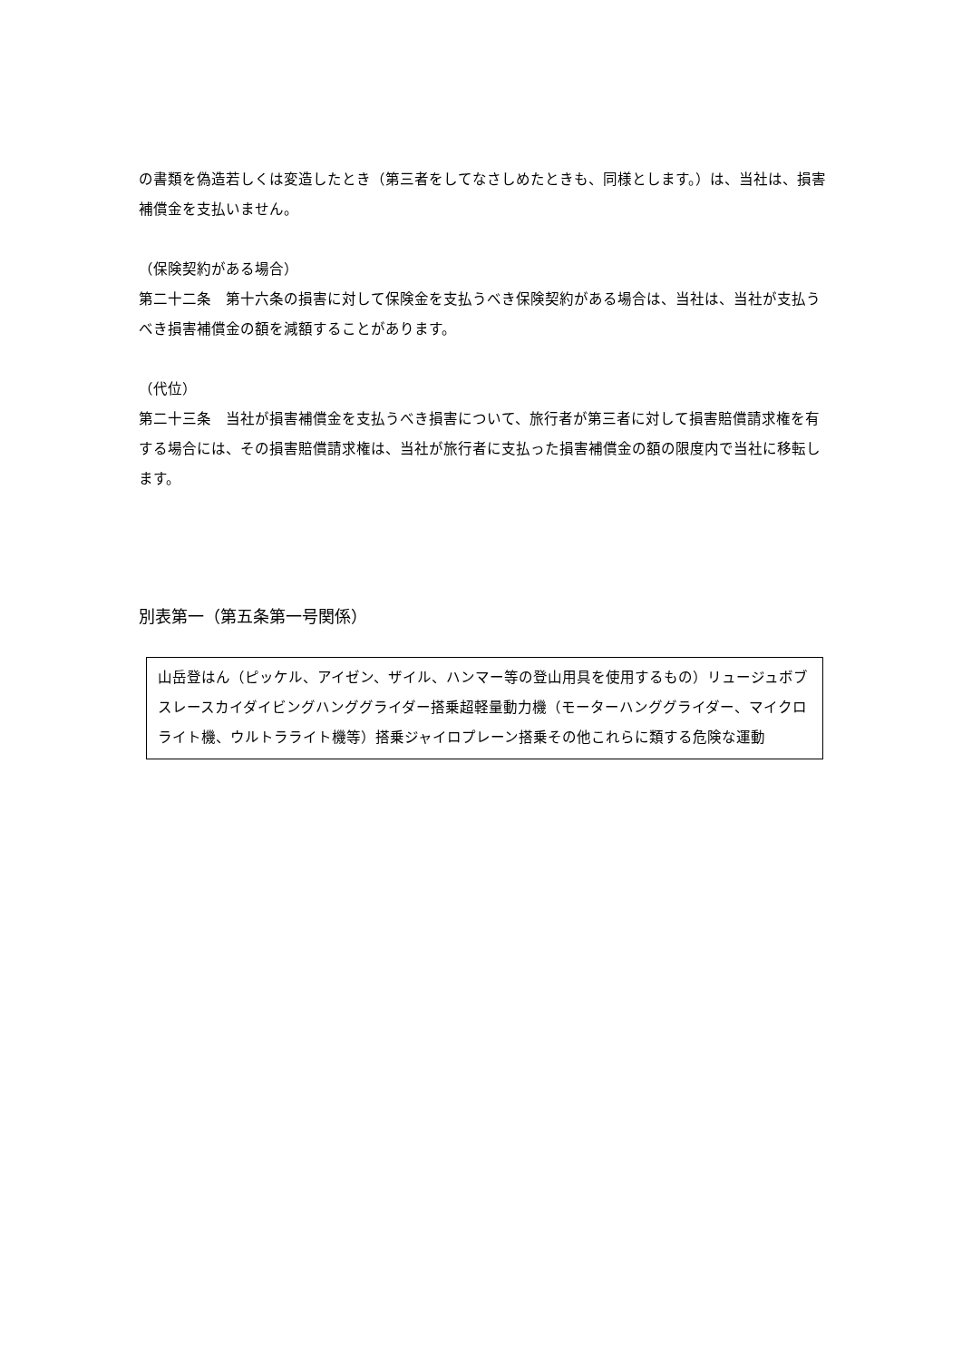の書類を偽造若しくは変造したとき（第三者をしてなさしめたときも、同様とします。）は、当社は、損害補償金を支払いません。
（保険契約がある場合）
第二十二条　第十六条の損害に対して保険金を支払うべき保険契約がある場合は、当社は、当社が支払うべき損害補償金の額を減額することがあります。
（代位）
第二十三条　当社が損害補償金を支払うべき損害について、旅行者が第三者に対して損害賠償請求権を有する場合には、その損害賠償請求権は、当社が旅行者に支払った損害補償金の額の限度内で当社に移転します。
別表第一（第五条第一号関係）
山岳登はん（ピッケル、アイゼン、ザイル、ハンマー等の登山用具を使用するもの）リュージュボブスレースカイダイビングハンググライダー搭乗超軽量動力機（モーターハンググライダー、マイクロライト機、ウルトラライト機等）搭乗ジャイロプレーン搭乗その他これらに類する危険な運動